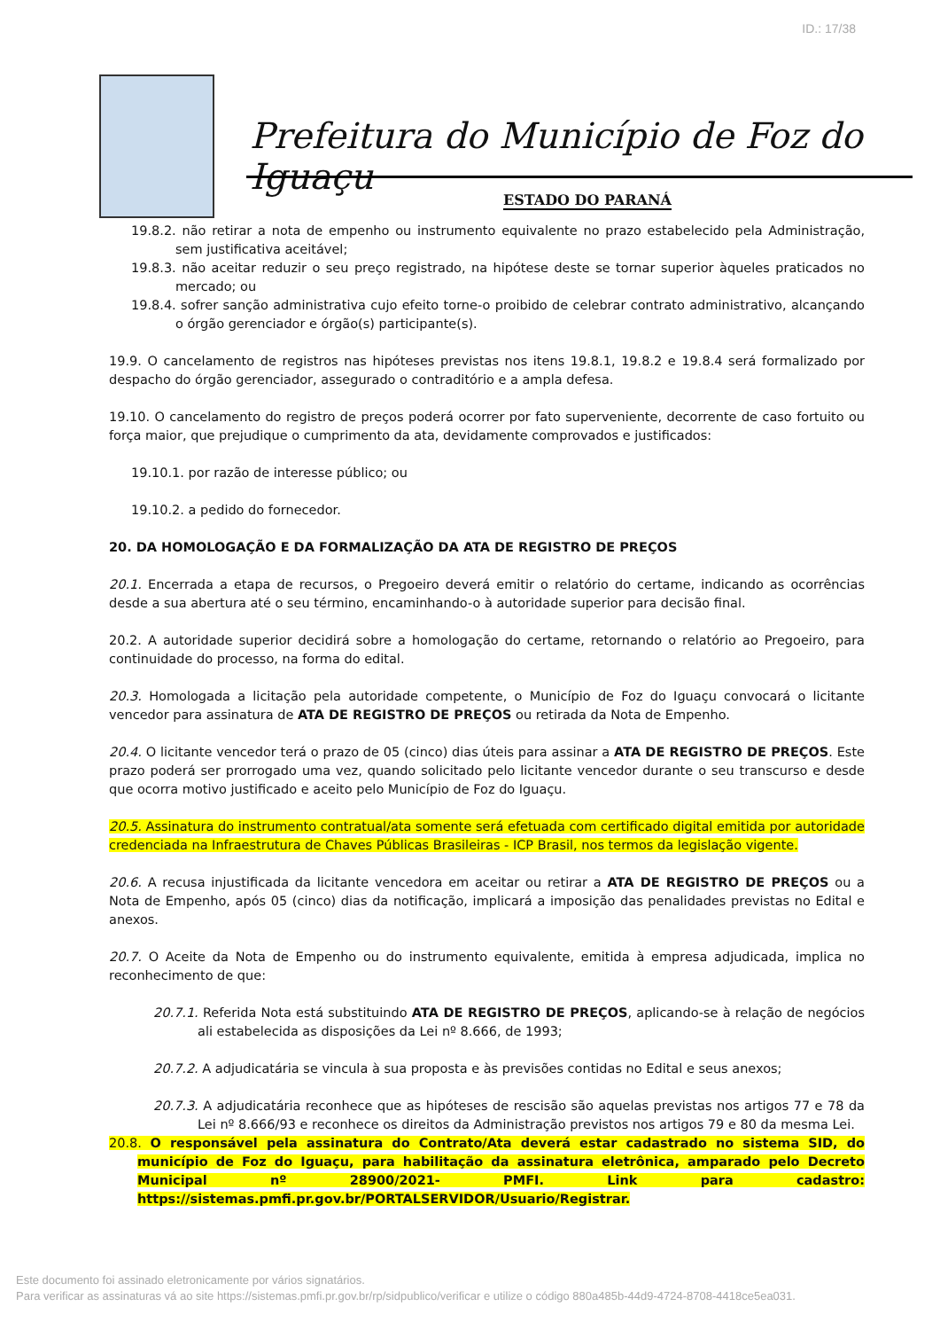ID.: 17/38
Prefeitura do Município de Foz do Iguaçu
ESTADO DO PARANÁ
19.8.2. não retirar a nota de empenho ou instrumento equivalente no prazo estabelecido pela Administração, sem justificativa aceitável;
19.8.3. não aceitar reduzir o seu preço registrado, na hipótese deste se tornar superior àqueles praticados no mercado; ou
19.8.4. sofrer sanção administrativa cujo efeito torne-o proibido de celebrar contrato administrativo, alcançando o órgão gerenciador e órgão(s) participante(s).
19.9. O cancelamento de registros nas hipóteses previstas nos itens 19.8.1, 19.8.2 e 19.8.4 será formalizado por despacho do órgão gerenciador, assegurado o contraditório e a ampla defesa.
19.10. O cancelamento do registro de preços poderá ocorrer por fato superveniente, decorrente de caso fortuito ou força maior, que prejudique o cumprimento da ata, devidamente comprovados e justificados:
19.10.1. por razão de interesse público; ou
19.10.2. a pedido do fornecedor.
20. DA HOMOLOGAÇÃO E DA FORMALIZAÇÃO DA ATA DE REGISTRO DE PREÇOS
20.1. Encerrada a etapa de recursos, o Pregoeiro deverá emitir o relatório do certame, indicando as ocorrências desde a sua abertura até o seu término, encaminhando-o à autoridade superior para decisão final.
20.2. A autoridade superior decidirá sobre a homologação do certame, retornando o relatório ao Pregoeiro, para continuidade do processo, na forma do edital.
20.3. Homologada a licitação pela autoridade competente, o Município de Foz do Iguaçu convocará o licitante vencedor para assinatura de ATA DE REGISTRO DE PREÇOS ou retirada da Nota de Empenho.
20.4. O licitante vencedor terá o prazo de 05 (cinco) dias úteis para assinar a ATA DE REGISTRO DE PREÇOS. Este prazo poderá ser prorrogado uma vez, quando solicitado pelo licitante vencedor durante o seu transcurso e desde que ocorra motivo justificado e aceito pelo Município de Foz do Iguaçu.
20.5. Assinatura do instrumento contratual/ata somente será efetuada com certificado digital emitida por autoridade credenciada na Infraestrutura de Chaves Públicas Brasileiras - ICP Brasil, nos termos da legislação vigente.
20.6. A recusa injustificada da licitante vencedora em aceitar ou retirar a ATA DE REGISTRO DE PREÇOS ou a Nota de Empenho, após 05 (cinco) dias da notificação, implicará a imposição das penalidades previstas no Edital e anexos.
20.7. O Aceite da Nota de Empenho ou do instrumento equivalente, emitida à empresa adjudicada, implica no reconhecimento de que:
20.7.1. Referida Nota está substituindo ATA DE REGISTRO DE PREÇOS, aplicando-se à relação de negócios ali estabelecida as disposições da Lei nº 8.666, de 1993;
20.7.2. A adjudicatária se vincula à sua proposta e às previsões contidas no Edital e seus anexos;
20.7.3. A adjudicatária reconhece que as hipóteses de rescisão são aquelas previstas nos artigos 77 e 78 da Lei nº 8.666/93 e reconhece os direitos da Administração previstos nos artigos 79 e 80 da mesma Lei.
20.8. O responsável pela assinatura do Contrato/Ata deverá estar cadastrado no sistema SID, do município de Foz do Iguaçu, para habilitação da assinatura eletrônica, amparado pelo Decreto Municipal nº 28900/2021- PMFI. Link para cadastro: https://sistemas.pmfi.pr.gov.br/PORTALSERVIDOR/Usuario/Registrar.
Este documento foi assinado eletronicamente por vários signatários.
Para verificar as assinaturas vá ao site https://sistemas.pmfi.pr.gov.br/rp/sidpublico/verificar e utilize o código 880a485b-44d9-4724-8708-4418ce5ea031.